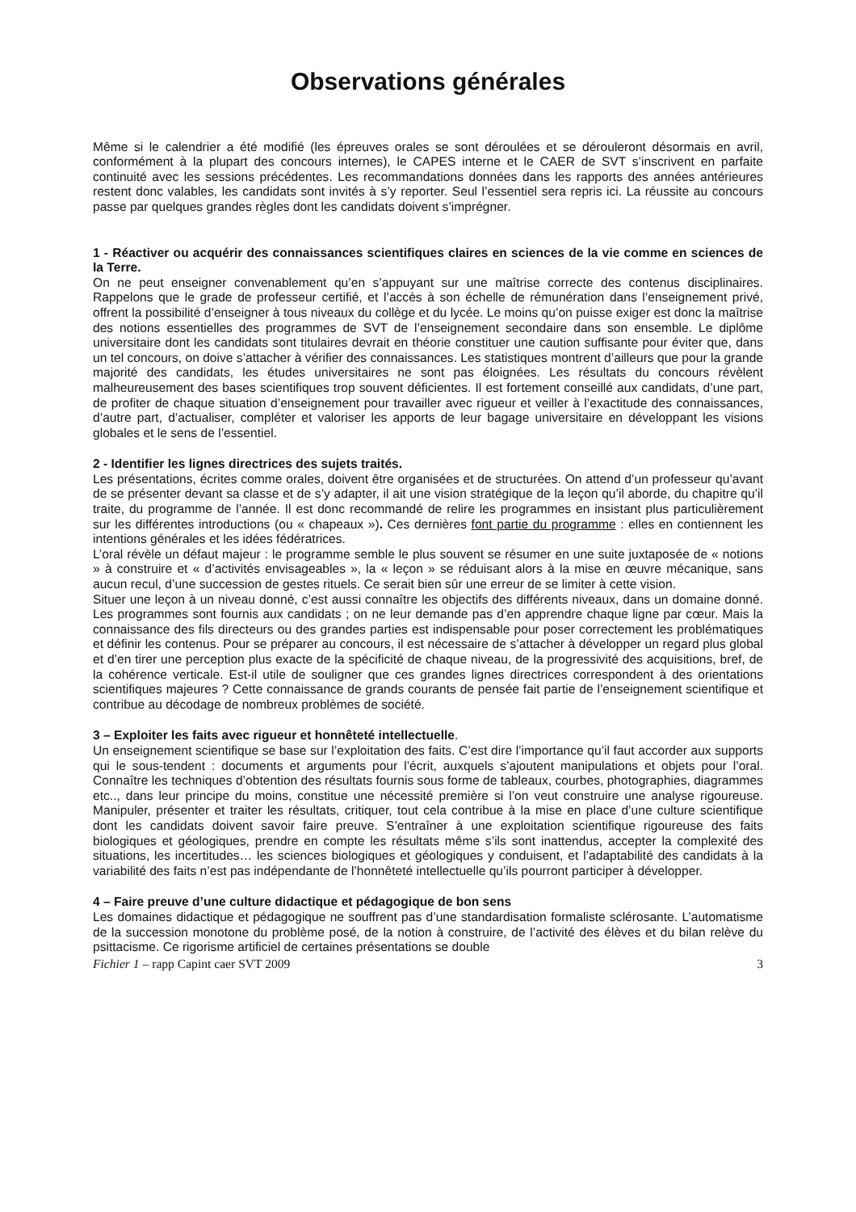Observations générales
Même si le calendrier a été modifié (les épreuves orales se sont déroulées et se dérouleront désormais en avril, conformément à la plupart des concours internes), le CAPES interne et le CAER de SVT s’inscrivent en parfaite continuité avec les sessions précédentes. Les recommandations données dans les rapports des années antérieures restent donc valables, les candidats sont invités à s’y reporter. Seul l’essentiel sera repris ici. La réussite au concours passe par quelques grandes règles dont les candidats doivent s’imprégner.
1 - Réactiver ou acquérir des connaissances scientifiques claires en sciences de la vie comme en sciences de la Terre.
On ne peut enseigner convenablement qu’en s’appuyant sur une maîtrise correcte des contenus disciplinaires. Rappelons que le grade de professeur certifié, et l’accès à son échelle de rémunération dans l’enseignement privé, offrent la possibilité d’enseigner à tous niveaux du collège et du lycée. Le moins qu’on puisse exiger est donc la maîtrise des notions essentielles des programmes de SVT de l’enseignement secondaire dans son ensemble. Le diplôme universitaire dont les candidats sont titulaires devrait en théorie constituer une caution suffisante pour éviter que, dans un tel concours, on doive s’attacher à vérifier des connaissances. Les statistiques montrent d’ailleurs que pour la grande majorité des candidats, les études universitaires ne sont pas éloignées. Les résultats du concours révèlent malheureusement des bases scientifiques trop souvent déficientes. Il est fortement conseillé aux candidats, d’une part, de profiter de chaque situation d’enseignement pour travailler avec rigueur et veiller à l’exactitude des connaissances, d’autre part, d’actualiser, compléter et valoriser les apports de leur bagage universitaire en développant les visions globales et le sens de l’essentiel.
2 - Identifier les lignes directrices des sujets traités.
Les présentations, écrites comme orales, doivent être organisées et de structurées. On attend d’un professeur qu’avant de se présenter devant sa classe et de s’y adapter, il ait une vision stratégique de la leçon qu’il aborde, du chapitre qu’il traite, du programme de l’année. Il est donc recommandé de relire les programmes en insistant plus particulièrement sur les différentes introductions (ou « chapeaux »). Ces dernières font partie du programme : elles en contiennent les intentions générales et les idées fédératrices.
L’oral révèle un défaut majeur : le programme semble le plus souvent se résumer en une suite juxtaposée de « notions » à construire et « d’activités envisageables », la « leçon » se réduisant alors à la mise en œuvre mécanique, sans aucun recul, d’une succession de gestes rituels. Ce serait bien sûr une erreur de se limiter à cette vision.
Situer une leçon à un niveau donné, c’est aussi connaître les objectifs des différents niveaux, dans un domaine donné. Les programmes sont fournis aux candidats ; on ne leur demande pas d’en apprendre chaque ligne par cœur. Mais la connaissance des fils directeurs ou des grandes parties est indispensable pour poser correctement les problématiques et définir les contenus. Pour se préparer au concours, il est nécessaire de s’attacher à développer un regard plus global et d’en tirer une perception plus exacte de la spécificité de chaque niveau, de la progressivité des acquisitions, bref, de la cohérence verticale. Est-il utile de souligner que ces grandes lignes directrices correspondent à des orientations scientifiques majeures ? Cette connaissance de grands courants de pensée fait partie de l’enseignement scientifique et contribue au décodage de nombreux problèmes de société.
3 – Exploiter les faits avec rigueur et honnêteté intellectuelle.
Un enseignement scientifique se base sur l’exploitation des faits. C’est dire l’importance qu’il faut accorder aux supports qui le sous-tendent : documents et arguments pour l’écrit, auxquels s’ajoutent manipulations et objets pour l’oral. Connaître les techniques d’obtention des résultats fournis sous forme de tableaux, courbes, photographies, diagrammes etc.., dans leur principe du moins, constitue une nécessité première si l’on veut construire une analyse rigoureuse. Manipuler, présenter et traiter les résultats, critiquer, tout cela contribue à la mise en place d’une culture scientifique dont les candidats doivent savoir faire preuve. S’entraîner à une exploitation scientifique rigoureuse des faits biologiques et géologiques, prendre en compte les résultats même s’ils sont inattendus, accepter la complexité des situations, les incertitudes… les sciences biologiques et géologiques y conduisent, et l’adaptabilité des candidats à la variabilité des faits n’est pas indépendante de l’honnêteté intellectuelle qu’ils pourront participer à développer.
4 – Faire preuve d’une culture didactique et pédagogique de bon sens
Les domaines didactique et pédagogique ne souffrent pas d’une standardisation formaliste sclérosante. L’automatisme de la succession monotone du problème posé, de la notion à construire, de l’activité des élèves et du bilan relève du psittacisme. Ce rigorisme artificiel de certaines présentations se double
Fichier 1 – rapp Capint caer SVT 2009 3